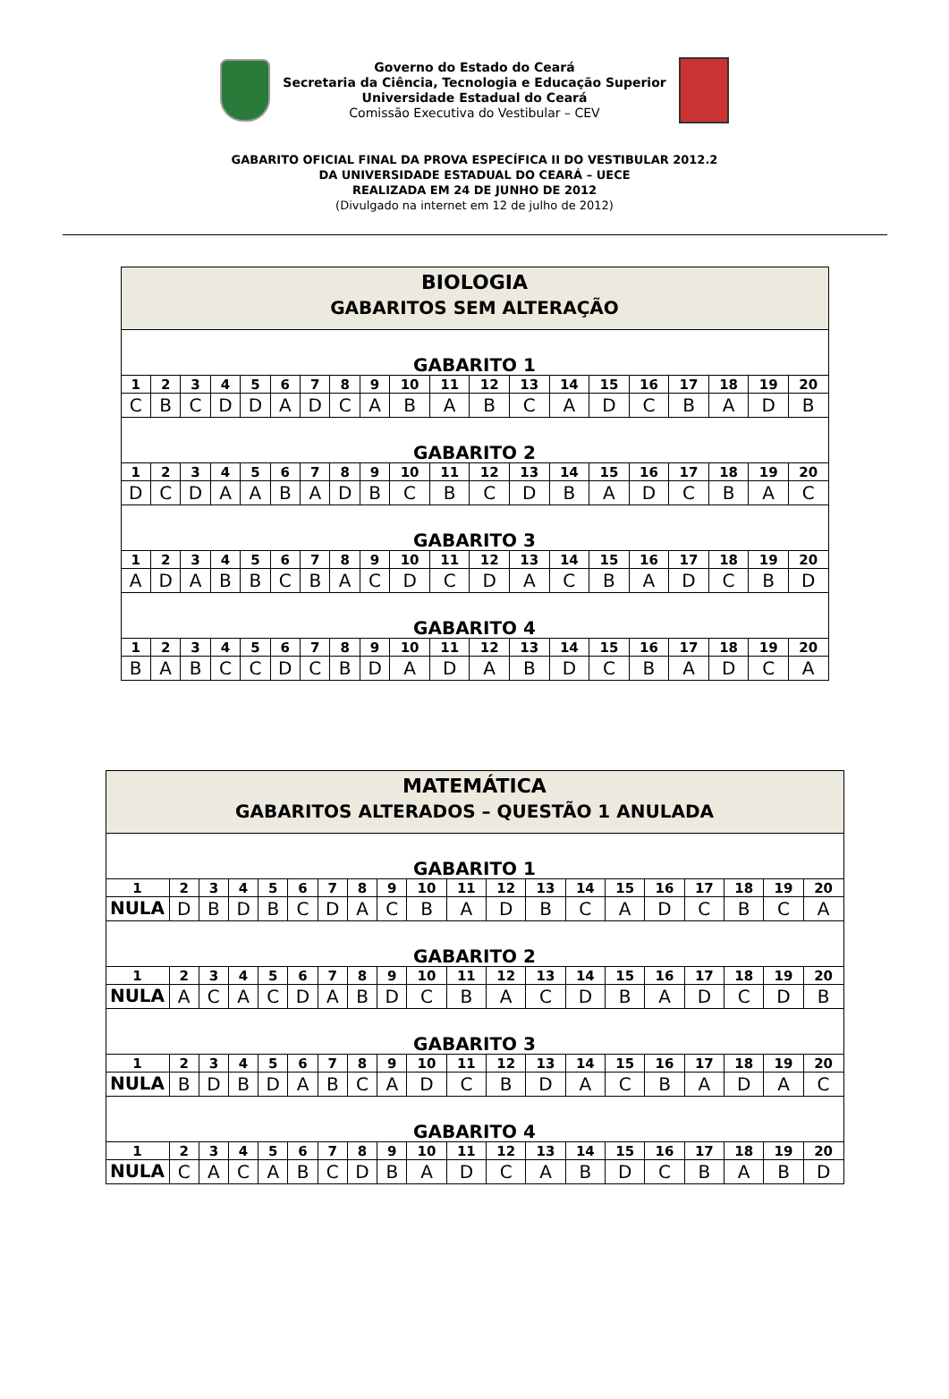Governo do Estado do Ceará
Secretaria da Ciência, Tecnologia e Educação Superior
Universidade Estadual do Ceará
Comissão Executiva do Vestibular – CEV
GABARITO OFICIAL FINAL DA PROVA ESPECÍFICA II DO VESTIBULAR 2012.2
DA UNIVERSIDADE ESTADUAL DO CEARÁ – UECE
REALIZADA EM 24 DE JUNHO DE 2012
(Divulgado na internet em 12 de julho de 2012)
| BIOLOGIA GABARITOS SEM ALTERAÇÃO | | | | | | | | | | | | | | | | | | | |
| GABARITO 1 | | | | | | | | | | | | | | | | | | | |
| 1 | 2 | 3 | 4 | 5 | 6 | 7 | 8 | 9 | 10 | 11 | 12 | 13 | 14 | 15 | 16 | 17 | 18 | 19 | 20 |
| C | B | C | D | D | A | D | C | A | B | A | B | C | A | D | C | B | A | D | B |
| GABARITO 2 | | | | | | | | | | | | | | | | | | | |
| 1 | 2 | 3 | 4 | 5 | 6 | 7 | 8 | 9 | 10 | 11 | 12 | 13 | 14 | 15 | 16 | 17 | 18 | 19 | 20 |
| D | C | D | A | A | B | A | D | B | C | B | C | D | B | A | D | C | B | A | C |
| GABARITO 3 | | | | | | | | | | | | | | | | | | | |
| 1 | 2 | 3 | 4 | 5 | 6 | 7 | 8 | 9 | 10 | 11 | 12 | 13 | 14 | 15 | 16 | 17 | 18 | 19 | 20 |
| A | D | A | B | B | C | B | A | C | D | C | D | A | C | B | A | D | C | B | D |
| GABARITO 4 | | | | | | | | | | | | | | | | | | | |
| 1 | 2 | 3 | 4 | 5 | 6 | 7 | 8 | 9 | 10 | 11 | 12 | 13 | 14 | 15 | 16 | 17 | 18 | 19 | 20 |
| B | A | B | C | C | D | C | B | D | A | D | A | B | D | C | B | A | D | C | A |
| MATEMÁTICA GABARITOS ALTERADOS – QUESTÃO 1 ANULADA | | | | | | | | | | | | | | | | | | | |
| GABARITO 1 | | | | | | | | | | | | | | | | | | | |
| 1 | 2 | 3 | 4 | 5 | 6 | 7 | 8 | 9 | 10 | 11 | 12 | 13 | 14 | 15 | 16 | 17 | 18 | 19 | 20 |
| NULA | D | B | D | B | C | D | A | C | B | A | D | B | C | A | D | C | B | C | A |
| GABARITO 2 | | | | | | | | | | | | | | | | | | | |
| 1 | 2 | 3 | 4 | 5 | 6 | 7 | 8 | 9 | 10 | 11 | 12 | 13 | 14 | 15 | 16 | 17 | 18 | 19 | 20 |
| NULA | A | C | A | C | D | A | B | D | C | B | A | C | D | B | A | D | C | D | B |
| GABARITO 3 | | | | | | | | | | | | | | | | | | | |
| 1 | 2 | 3 | 4 | 5 | 6 | 7 | 8 | 9 | 10 | 11 | 12 | 13 | 14 | 15 | 16 | 17 | 18 | 19 | 20 |
| NULA | B | D | B | D | A | B | C | A | D | C | B | D | A | C | B | A | D | A | C |
| GABARITO 4 | | | | | | | | | | | | | | | | | | | |
| 1 | 2 | 3 | 4 | 5 | 6 | 7 | 8 | 9 | 10 | 11 | 12 | 13 | 14 | 15 | 16 | 17 | 18 | 19 | 20 |
| NULA | C | A | C | A | B | C | D | B | A | D | C | A | B | D | C | B | A | B | D |